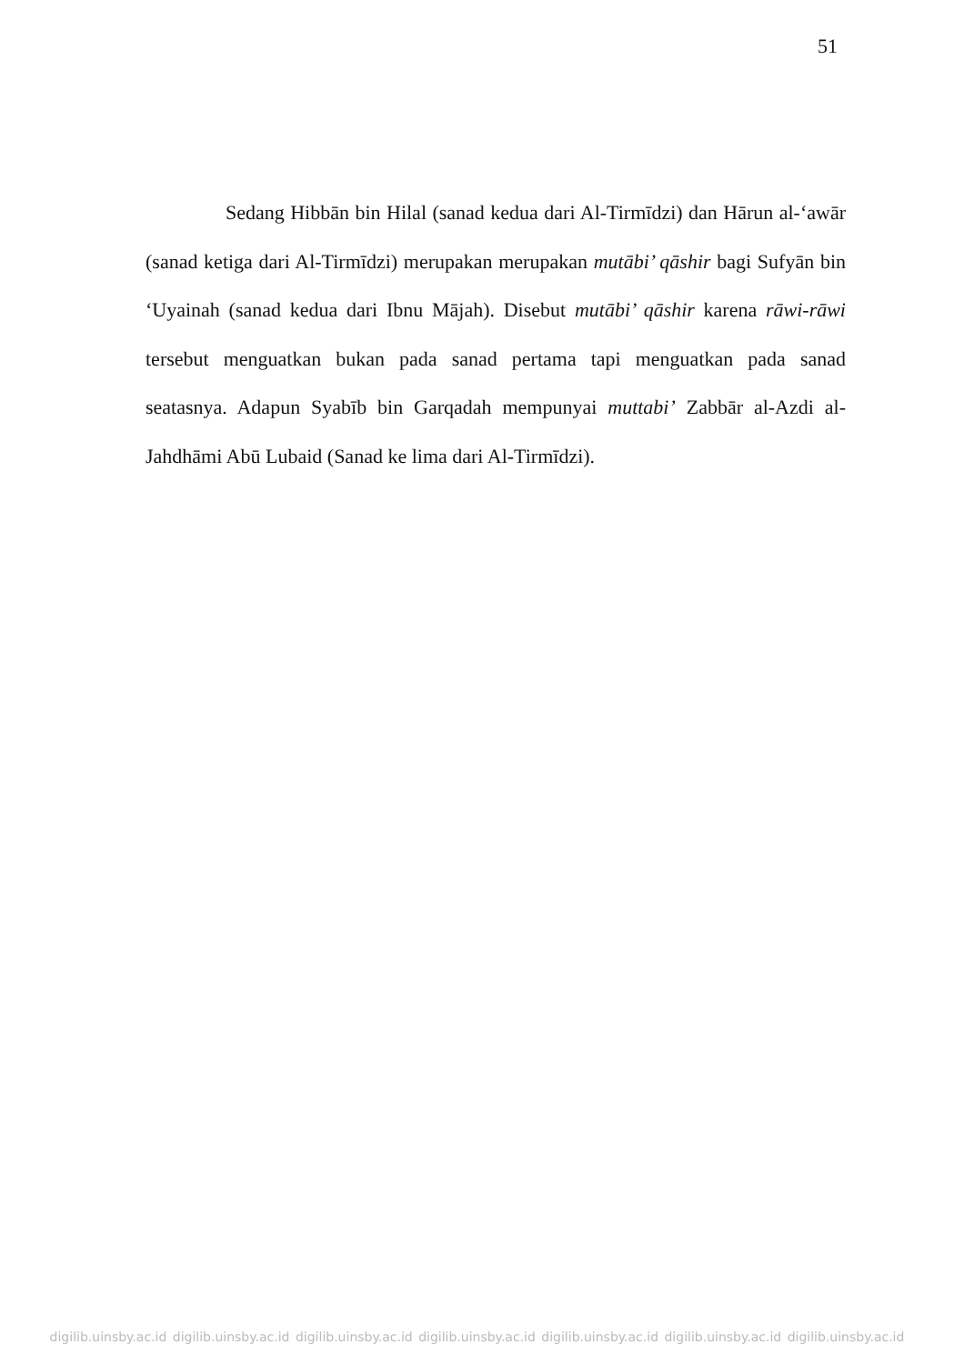51
Sedang Hibbān bin Hilal (sanad kedua dari Al-Tirmīdzi) dan Hārun al-‘awār (sanad ketiga dari Al-Tirmīdzi) merupakan merupakan mutābi’ qāshir bagi Sufyān bin ‘Uyainah (sanad kedua dari Ibnu Mājah). Disebut mutābi’ qāshir karena rāwi-rāwi tersebut menguatkan bukan pada sanad pertama tapi menguatkan pada sanad seatasnya. Adapun Syabīb bin Garqadah mempunyai muttabi’ Zabbār al-Azdi al-Jahdhāmi Abū Lubaid (Sanad ke lima dari Al-Tirmīdzi).
digilib.uinsby.ac.id digilib.uinsby.ac.id digilib.uinsby.ac.id digilib.uinsby.ac.id digilib.uinsby.ac.id digilib.uinsby.ac.id digilib.uinsby.ac.id